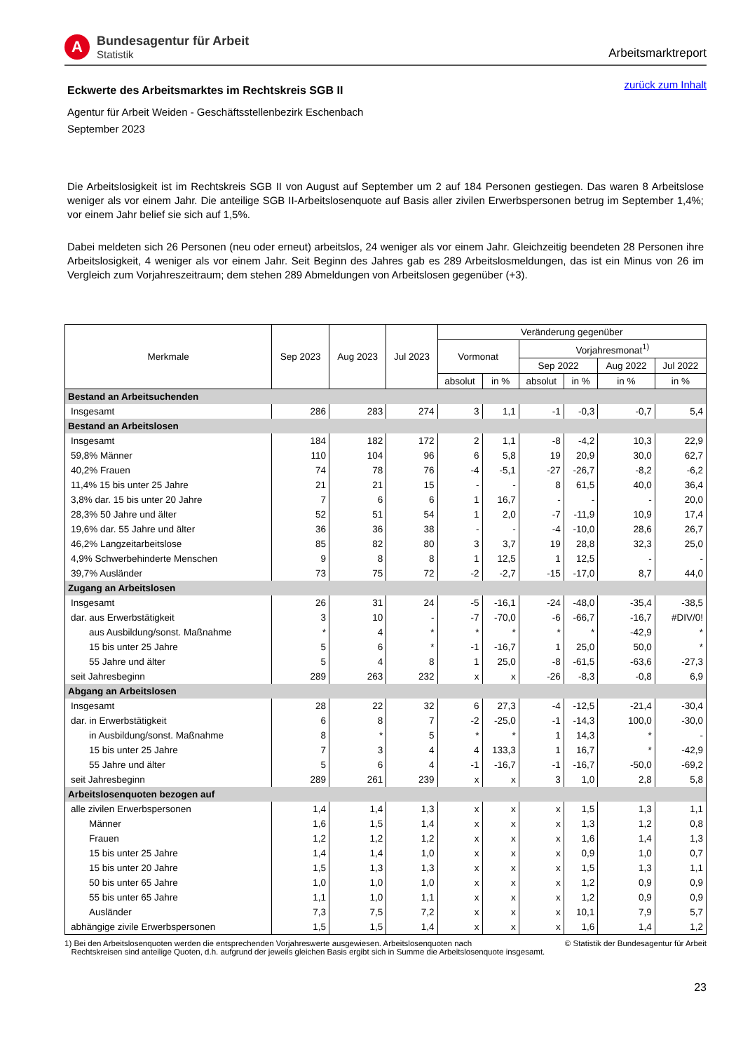A
Bundesagentur für Arbeit
Statistik
Arbeitsmarktreport
Eckwerte des Arbeitsmarktes im Rechtskreis SGB II
zurück zum Inhalt
Agentur für Arbeit Weiden - Geschäftsstellenbezirk Eschenbach
September 2023
Die Arbeitslosigkeit ist im Rechtskreis SGB II von August auf September um 2 auf 184 Personen gestiegen. Das waren 8 Arbeitslose weniger als vor einem Jahr. Die anteilige SGB II-Arbeitslosenquote auf Basis aller zivilen Erwerbspersonen betrug im September 1,4%; vor einem Jahr belief sie sich auf 1,5%.
Dabei meldeten sich 26 Personen (neu oder erneut) arbeitslos, 24 weniger als vor einem Jahr. Gleichzeitig beendeten 28 Personen ihre Arbeitslosigkeit, 4 weniger als vor einem Jahr. Seit Beginn des Jahres gab es 289 Arbeitslosmeldungen, das ist ein Minus von 26 im Vergleich zum Vorjahreszeitraum; dem stehen 289 Abmeldungen von Arbeitslosen gegenüber (+3).
| Merkmale | Sep 2023 | Aug 2023 | Jul 2023 | Veränderung gegenüber | | | | | |
| --- | --- | --- | --- | --- | --- | --- | --- | --- | --- |
| | | | | Vormonat | | Vorjahresmonat<sup>1)</sup> | | | |
| | | | | | | Sep 2022 | | Aug 2022 | Jul 2022 |
| | | | | absolut | in % | absolut | in % | in % | in % |
| Bestand an Arbeitsuchenden | | | | | | | | | |
| Insgesamt | 286 | 283 | 274 | 3 | 1,1 | -1 | -0,3 | -0,7 | 5,4 |
| Bestand an Arbeitslosen | | | | | | | | | |
| Insgesamt | 184 | 182 | 172 | 2 | 1,1 | -8 | -4,2 | 10,3 | 22,9 |
| 59,8% Männer | 110 | 104 | 96 | 6 | 5,8 | 19 | 20,9 | 30,0 | 62,7 |
| 40,2% Frauen | 74 | 78 | 76 | -4 | -5,1 | -27 | -26,7 | -8,2 | -6,2 |
| 11,4% 15 bis unter 25 Jahre | 21 | 21 | 15 | - | - | 8 | 61,5 | 40,0 | 36,4 |
| 3,8% dar. 15 bis unter 20 Jahre | 7 | 6 | 6 | 1 | 16,7 | - | - | - | 20,0 |
| 28,3% 50 Jahre und älter | 52 | 51 | 54 | 1 | 2,0 | -7 | -11,9 | 10,9 | 17,4 |
| 19,6% dar. 55 Jahre und älter | 36 | 36 | 38 | - | - | -4 | -10,0 | 28,6 | 26,7 |
| 46,2% Langzeitarbeitslose | 85 | 82 | 80 | 3 | 3,7 | 19 | 28,8 | 32,3 | 25,0 |
| 4,9% Schwerbehinderte Menschen | 9 | 8 | 8 | 1 | 12,5 | 1 | 12,5 | - | - |
| 39,7% Ausländer | 73 | 75 | 72 | -2 | -2,7 | -15 | -17,0 | 8,7 | 44,0 |
| Zugang an Arbeitslosen | | | | | | | | | |
| Insgesamt | 26 | 31 | 24 | -5 | -16,1 | -24 | -48,0 | -35,4 | -38,5 |
| dar. aus Erwerbstätigkeit | 3 | 10 | - | -7 | -70,0 | -6 | -66,7 | -16,7 | #DIV/0! |
| aus Ausbildung/sonst. Maßnahme | * | 4 | * | * | * | * | * | -42,9 | * |
| 15 bis unter 25 Jahre | 5 | 6 | * | -1 | -16,7 | 1 | 25,0 | 50,0 | * |
| 55 Jahre und älter | 5 | 4 | 8 | 1 | 25,0 | -8 | -61,5 | -63,6 | -27,3 |
| seit Jahresbeginn | 289 | 263 | 232 | x | x | -26 | -8,3 | -0,8 | 6,9 |
| Abgang an Arbeitslosen | | | | | | | | | |
| Insgesamt | 28 | 22 | 32 | 6 | 27,3 | -4 | -12,5 | -21,4 | -30,4 |
| dar. in Erwerbstätigkeit | 6 | 8 | 7 | -2 | -25,0 | -1 | -14,3 | 100,0 | -30,0 |
| in Ausbildung/sonst. Maßnahme | 8 | * | 5 | * | * | 1 | 14,3 | * | - |
| 15 bis unter 25 Jahre | 7 | 3 | 4 | 4 | 133,3 | 1 | 16,7 | * | -42,9 |
| 55 Jahre und älter | 5 | 6 | 4 | -1 | -16,7 | -1 | -16,7 | -50,0 | -69,2 |
| seit Jahresbeginn | 289 | 261 | 239 | x | x | 3 | 1,0 | 2,8 | 5,8 |
| Arbeitslosenquoten bezogen auf | | | | | | | | | |
| alle zivilen Erwerbspersonen | 1,4 | 1,4 | 1,3 | x | x | x | 1,5 | 1,3 | 1,1 |
| Männer | 1,6 | 1,5 | 1,4 | x | x | x | 1,3 | 1,2 | 0,8 |
| Frauen | 1,2 | 1,2 | 1,2 | x | x | x | 1,6 | 1,4 | 1,3 |
| 15 bis unter 25 Jahre | 1,4 | 1,4 | 1,0 | x | x | x | 0,9 | 1,0 | 0,7 |
| 15 bis unter 20 Jahre | 1,5 | 1,3 | 1,3 | x | x | x | 1,5 | 1,3 | 1,1 |
| 50 bis unter 65 Jahre | 1,0 | 1,0 | 1,0 | x | x | x | 1,2 | 0,9 | 0,9 |
| 55 bis unter 65 Jahre | 1,1 | 1,0 | 1,1 | x | x | x | 1,2 | 0,9 | 0,9 |
| Ausländer | 7,3 | 7,5 | 7,2 | x | x | x | 10,1 | 7,9 | 5,7 |
| abhängige zivile Erwerbspersonen | 1,5 | 1,5 | 1,4 | x | x | x | 1,6 | 1,4 | 1,2 |
1) Bei den Arbeitslosenquoten werden die entsprechenden Vorjahreswerte ausgewiesen. Arbeitslosenquoten nach
Rechtskreisen sind anteilige Quoten, d.h. aufgrund der jeweils gleichen Basis ergibt sich in Summe die Arbeitslosenquote insgesamt.
© Statistik der Bundesagentur für Arbeit
23